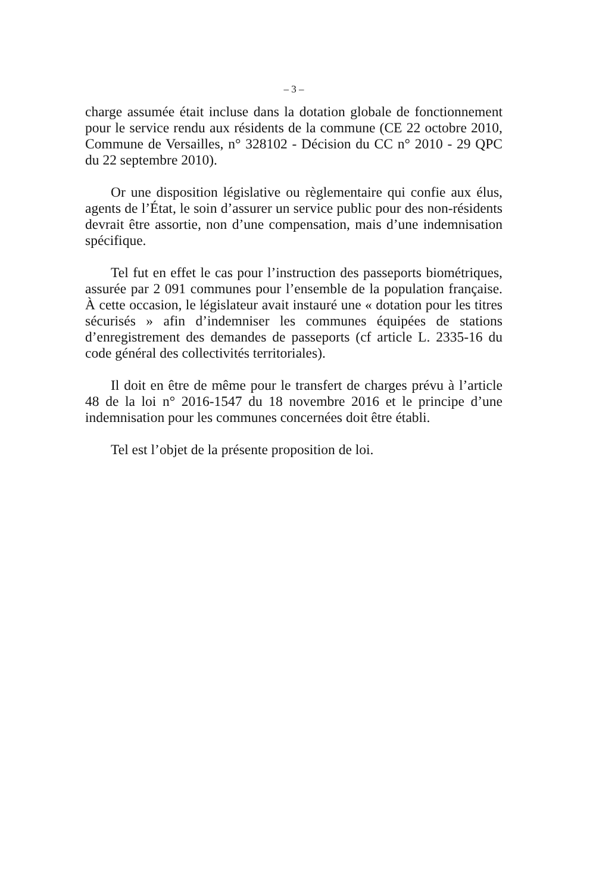– 3 –
charge assumée était incluse dans la dotation globale de fonctionnement pour le service rendu aux résidents de la commune (CE 22 octobre 2010, Commune de Versailles, n° 328102 - Décision du CC n° 2010 - 29 QPC du 22 septembre 2010).
Or une disposition législative ou règlementaire qui confie aux élus, agents de l’État, le soin d’assurer un service public pour des non-résidents devrait être assortie, non d’une compensation, mais d’une indemnisation spécifique.
Tel fut en effet le cas pour l’instruction des passeports biométriques, assurée par 2 091 communes pour l’ensemble de la population française. À cette occasion, le législateur avait instauré une « dotation pour les titres sécurisés » afin d’indemniser les communes équipées de stations d’enregistrement des demandes de passeports (cf article L. 2335-16 du code général des collectivités territoriales).
Il doit en être de même pour le transfert de charges prévu à l’article 48 de la loi n° 2016-1547 du 18 novembre 2016 et le principe d’une indemnisation pour les communes concernées doit être établi.
Tel est l’objet de la présente proposition de loi.